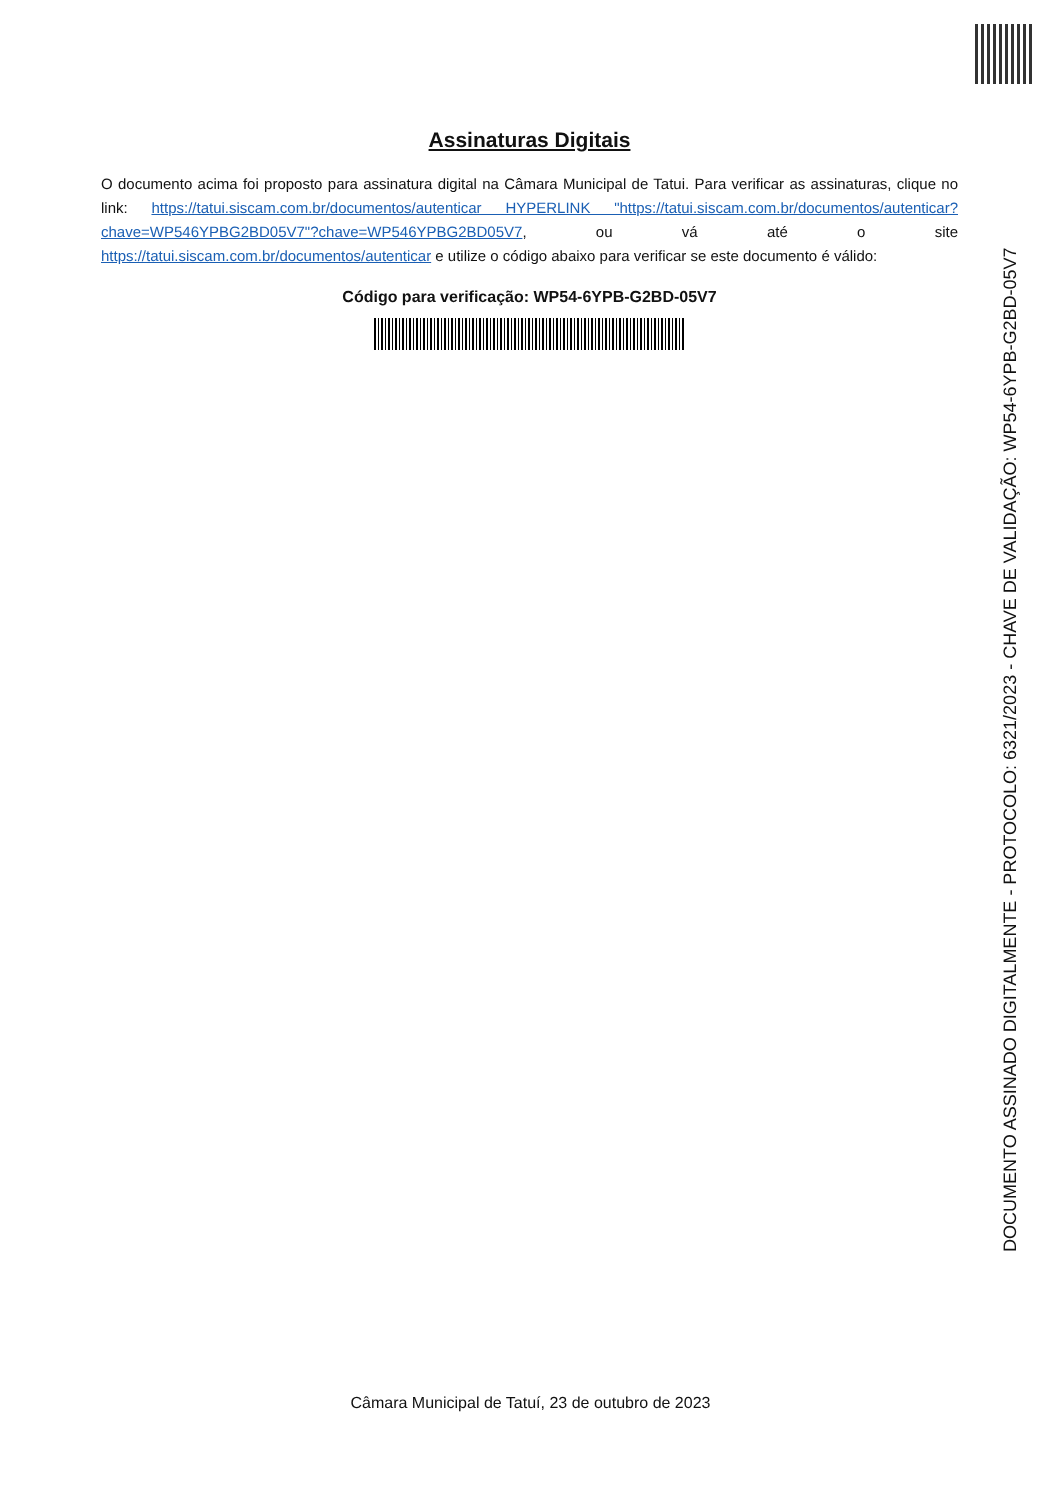Assinaturas Digitais
O documento acima foi proposto para assinatura digital na Câmara Municipal de Tatui. Para verificar as assinaturas, clique no link: https://tatui.siscam.com.br/documentos/autenticar HYPERLINK "https://tatui.siscam.com.br/documentos/autenticar?chave=WP546YPBG2BD05V7"?chave=WP546YPBG2BD05V7, ou vá até o site https://tatui.siscam.com.br/documentos/autenticar e utilize o código abaixo para verificar se este documento é válido:
Código para verificação: WP54-6YPB-G2BD-05V7
DOCUMENTO ASSINADO DIGITALMENTE - PROTOCOLO: 6321/2023 - CHAVE DE VALIDAÇÃO: WP54-6YPB-G2BD-05V7
Câmara Municipal de Tatuí, 23 de outubro de 2023